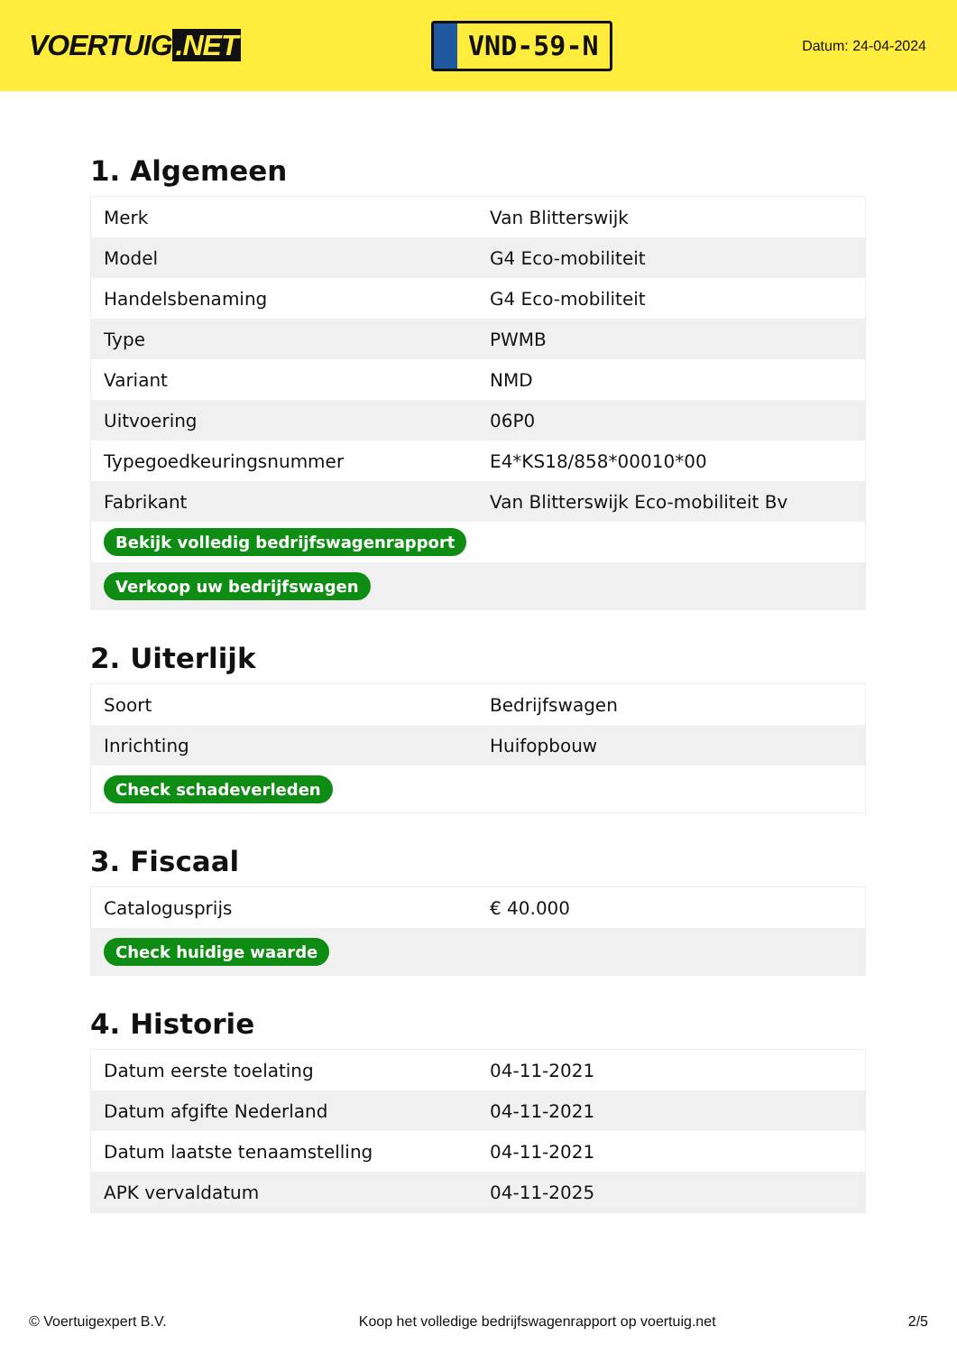VOERTUIG.NET
VND-59-N
Datum: 24-04-2024
1. Algemeen
| Merk | Van Blitterswijk |
| Model | G4 Eco-mobiliteit |
| Handelsbenaming | G4 Eco-mobiliteit |
| Type | PWMB |
| Variant | NMD |
| Uitvoering | 06P0 |
| Typegoedkeuringsnummer | E4*KS18/858*00010*00 |
| Fabrikant | Van Blitterswijk Eco-mobiliteit Bv |
| Bekijk volledig bedrijfswagenrapport | |
| Verkoop uw bedrijfswagen | |
2. Uiterlijk
| Soort | Bedrijfswagen |
| Inrichting | Huifopbouw |
| Check schadeverleden | |
3. Fiscaal
| Catalogusprijs | € 40.000 |
| Check huidige waarde | |
4. Historie
| Datum eerste toelating | 04-11-2021 |
| Datum afgifte Nederland | 04-11-2021 |
| Datum laatste tenaamstelling | 04-11-2021 |
| APK vervaldatum | 04-11-2025 |
© Voertuigexpert B.V. Koop het volledige bedrijfswagenrapport op voertuig.net 2/5